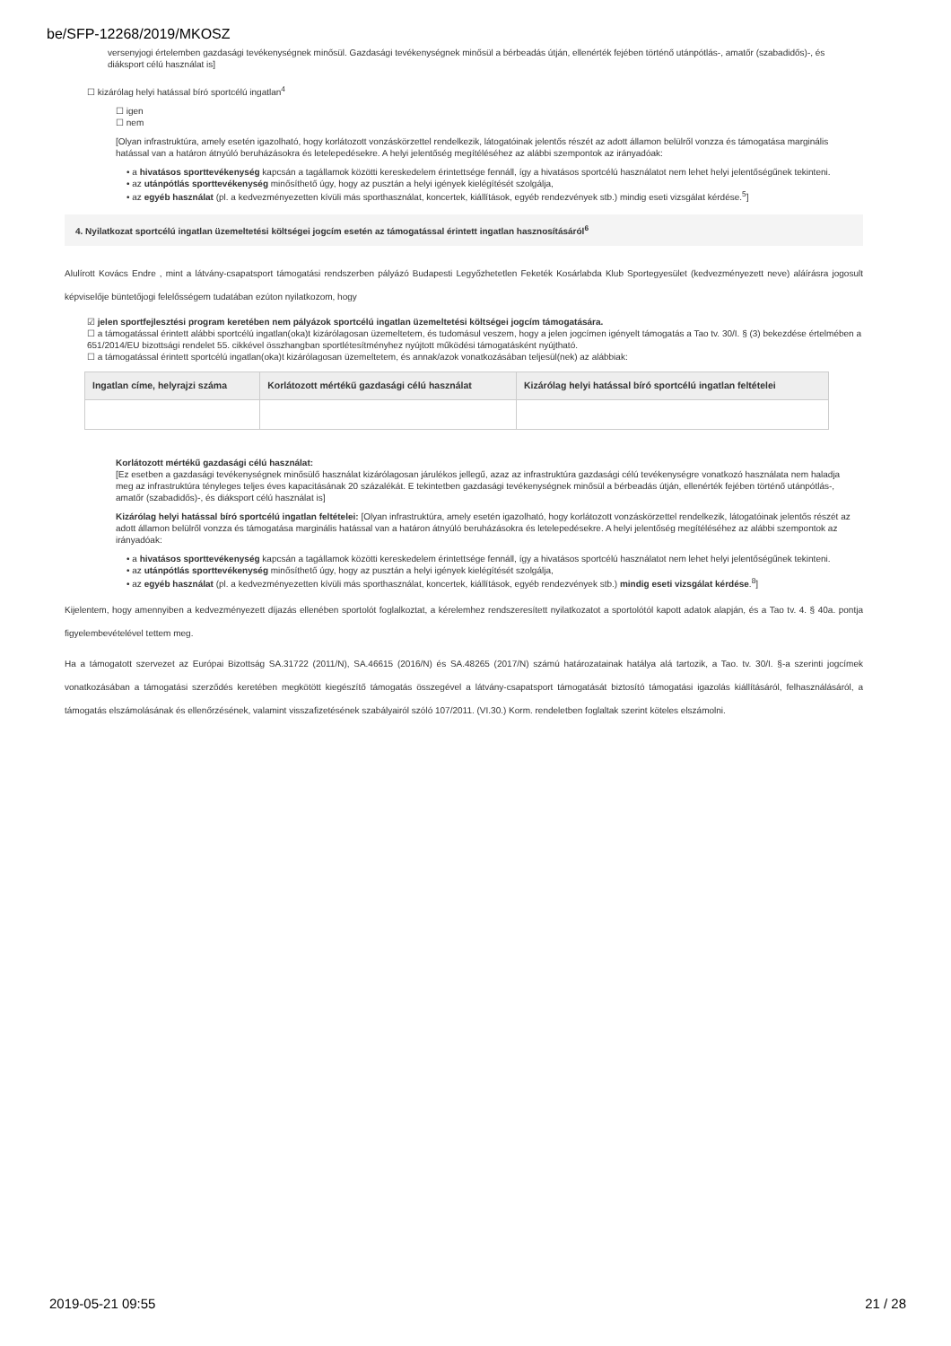be/SFP-12268/2019/MKOSZ
versenyjogi értelemben gazdasági tevékenységnek minősül. Gazdasági tevékenységnek minősül a bérbeadás útján, ellenérték fejében történő utánpótlás-, amatőr (szabadidős)-, és diáksport célú használat is]
☐ kizárólag helyi hatással bíró sportcélú ingatlan<sup>4</sup>
☐ igen
☐ nem
[Olyan infrastruktúra, amely esetén igazolható, hogy korlátozott vonzáskörzettel rendelkezik, látogatóinak jelentős részét az adott államon belülről vonzza és támogatása marginális hatással van a határon átnyúló beruházásokra és letelepedésekre. A helyi jelentőség megítéléséhez az alábbi szempontok az irányadóak:
• a hivatásos sporttevékenység kapcsán a tagállamok közötti kereskedelem érintettsége fennáll, így a hivatásos sportcélú használatot nem lehet helyi jelentőségűnek tekinteni.
• az utánpótlás sporttevékenység minősíthető úgy, hogy az pusztán a helyi igények kielégítését szolgálja,
• az egyéb használat (pl. a kedvezményezetten kívüli más sporthasználat, koncertek, kiállítások, egyéb rendezvények stb.) mindig eseti vizsgálat kérdése.<sup>5</sup>]
4. Nyilatkozat sportcélú ingatlan üzemeltetési költségei jogcím esetén az támogatással érintett ingatlan hasznosításáról<sup>6</sup>
Alulírott Kovács Endre , mint a látvány-csapatsport támogatási rendszerben pályázó Budapesti Legyőzhetetlen Feketék Kosárlabda Klub Sportegyesület (kedvezményezett neve) aláírásra jogosult képviselője büntetőjogi felelősségem tudatában ezúton nyilatkozom, hogy
☑ jelen sportfejlesztési program keretében nem pályázok sportcélú ingatlan üzemeltetési költségei jogcím támogatására.
☐ a támogatással érintett alábbi sportcélú ingatlan(oka)t kizárólagosan üzemeltetem, és tudomásul veszem, hogy a jelen jogcímen igényelt támogatás a Tao tv. 30/I. § (3) bekezdése értelmében a 651/2014/EU bizottsági rendelet 55. cikkével összhangban sportlétesítményhez nyújtott működési támogatásként nyújtható.
☐ a támogatással érintett sportcélú ingatlan(oka)t kizárólagosan üzemeltetem, és annak/azok vonatkozásában teljesül(nek) az alábbiak:
| Ingatlan címe, helyrajzi száma | Korlátozott mértékű gazdasági célú használat | Kizárólag helyi hatással bíró sportcélú ingatlan feltételei |
| --- | --- | --- |
Korlátozott mértékű gazdasági célú használat:
[Ez esetben a gazdasági tevékenységnek minősülő használat kizárólagosan járulékos jellegű, azaz az infrastruktúra gazdasági célú tevékenységre vonatkozó használata nem haladja meg az infrastruktúra tényleges teljes éves kapacitásának 20 százalékát. E tekintetben gazdasági tevékenységnek minősül a bérbeadás útján, ellenérték fejében történő utánpótlás-, amatőr (szabadidős)-, és diáksport célú használat is]
Kizárólag helyi hatással bíró sportcélú ingatlan feltételei: [Olyan infrastruktúra, amely esetén igazolható, hogy korlátozott vonzáskörzettel rendelkezik, látogatóinak jelentős részét az adott államon belülről vonzza és támogatása marginális hatással van a határon átnyúló beruházásokra és letelepedésekre. A helyi jelentőség megítéléséhez az alábbi szempontok az irányadóak:
• a hivatásos sporttevékenység kapcsán a tagállamok közötti kereskedelem érintettsége fennáll, így a hivatásos sportcélú használatot nem lehet helyi jelentőségűnek tekinteni.
• az utánpótlás sporttevékenység minősíthető úgy, hogy az pusztán a helyi igények kielégítését szolgálja,
• az egyéb használat (pl. a kedvezményezetten kívüli más sporthasználat, koncertek, kiállítások, egyéb rendezvények stb.) mindig eseti vizsgálat kérdése.<sup>8</sup>]
Kijelentem, hogy amennyiben a kedvezményezett díjazás ellenében sportolót foglalkoztat, a kérelemhez rendszeresített nyilatkozatot a sportolótól kapott adatok alapján, és a Tao tv. 4. § 40a. pontja figyelembevételével tettem meg.
Ha a támogatott szervezet az Európai Bizottság SA.31722 (2011/N), SA.46615 (2016/N) és SA.48265 (2017/N) számú határozatainak hatálya alá tartozik, a Tao. tv. 30/I. §-a szerinti jogcímek vonatkozásában a támogatási szerződés keretében megkötött kiegészítő támogatás összegével a látvány-csapatsport támogatását biztosító támogatási igazolás kiállításáról, felhasználásáról, a támogatás elszámolásának és ellenőrzésének, valamint visszafizetésének szabályairól szóló 107/2011. (VI.30.) Korm. rendeletben foglaltak szerint köteles elszámolni.
2019-05-21 09:55 21 / 28